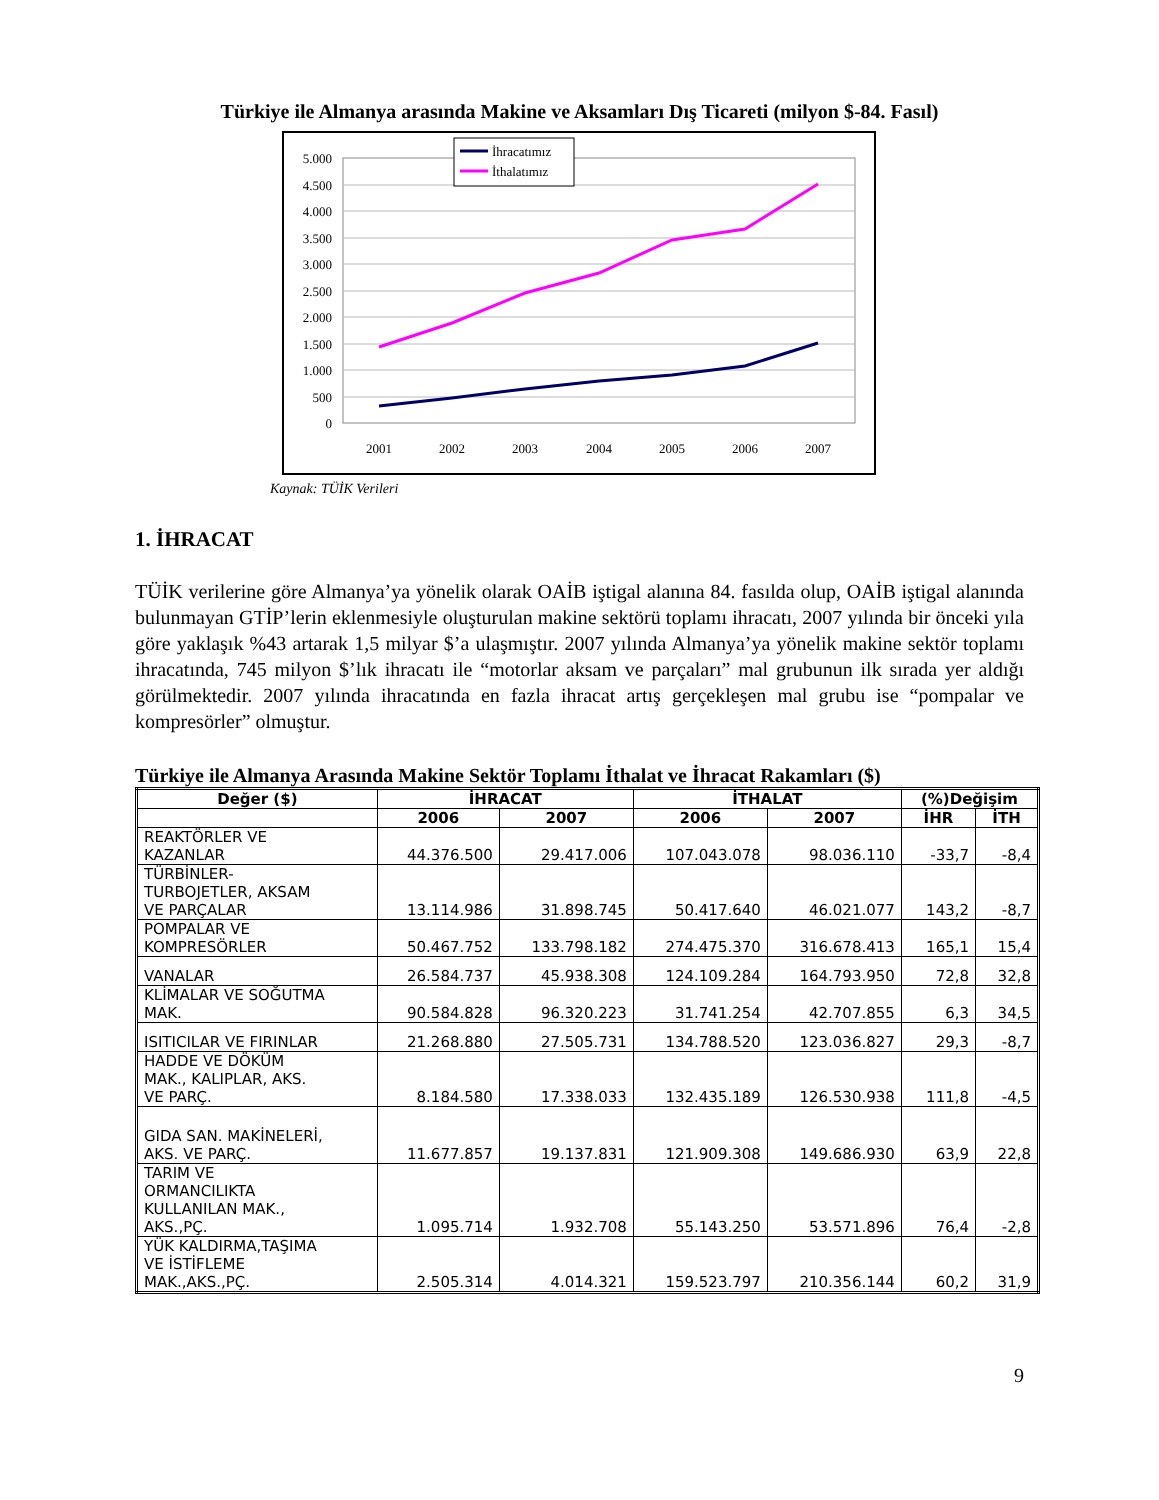Türkiye ile Almanya arasında Makine ve Aksamları Dış Ticareti (milyon $-84. Fasıl)
5.000
4.500
4.000
3.500
3.000
2.500
2.000
1.500
1.000
500
0
2001
2002
2003
2004
2005
2006
2007
İhracatımız
İthalatımız
Kaynak: TÜİK Verileri
1. İHRACAT
TÜİK verilerine göre Almanya’ya yönelik olarak OAİB iştigal alanına 84. fasılda olup, OAİB iştigal alanında bulunmayan GTİP’lerin eklenmesiyle oluşturulan makine sektörü toplamı ihracatı, 2007 yılında bir önceki yıla göre yaklaşık %43 artarak 1,5 milyar $’a ulaşmıştır. 2007 yılında Almanya’ya yönelik makine sektör toplamı ihracatında, 745 milyon $’lık ihracatı ile “motorlar aksam ve parçaları” mal grubunun ilk sırada yer aldığı görülmektedir. 2007 yılında ihracatında en fazla ihracat artış gerçekleşen mal grubu ise “pompalar ve kompresörler” olmuştur.
Türkiye ile Almanya Arasında Makine Sektör Toplamı İthalat ve İhracat Rakamları ($)
| Değer ($) | İHRACAT | | İTHALAT | | (%)Değişim | |
| --- | --- | --- | --- | --- | --- | --- |
| | 2006 | 2007 | 2006 | 2007 | İHR | İTH |
| REAKTÖRLER VE KAZANLAR | 44.376.500 | 29.417.006 | 107.043.078 | 98.036.110 | -33,7 | -8,4 |
| TÜRBİNLER- TURBOJETLER, AKSAM VE PARÇALAR | 13.114.986 | 31.898.745 | 50.417.640 | 46.021.077 | 143,2 | -8,7 |
| POMPALAR VE KOMPRESÖRLER | 50.467.752 | 133.798.182 | 274.475.370 | 316.678.413 | 165,1 | 15,4 |
| VANALAR | 26.584.737 | 45.938.308 | 124.109.284 | 164.793.950 | 72,8 | 32,8 |
| KLİMALAR VE SOĞUTMA MAK. | 90.584.828 | 96.320.223 | 31.741.254 | 42.707.855 | 6,3 | 34,5 |
| ISITICILAR VE FIRINLAR | 21.268.880 | 27.505.731 | 134.788.520 | 123.036.827 | 29,3 | -8,7 |
| HADDE VE DÖKÜM MAK., KALIPLAR, AKS. VE PARÇ. | 8.184.580 | 17.338.033 | 132.435.189 | 126.530.938 | 111,8 | -4,5 |
| GIDA SAN. MAKİNELERİ, AKS. VE PARÇ. | 11.677.857 | 19.137.831 | 121.909.308 | 149.686.930 | 63,9 | 22,8 |
| TARIM VE ORMANCILIKTA KULLANILAN MAK., AKS.,PÇ. | 1.095.714 | 1.932.708 | 55.143.250 | 53.571.896 | 76,4 | -2,8 |
| YÜK KALDIRMA,TAŞIMA VE İSTİFLEME MAK.,AKS.,PÇ. | 2.505.314 | 4.014.321 | 159.523.797 | 210.356.144 | 60,2 | 31,9 |
9